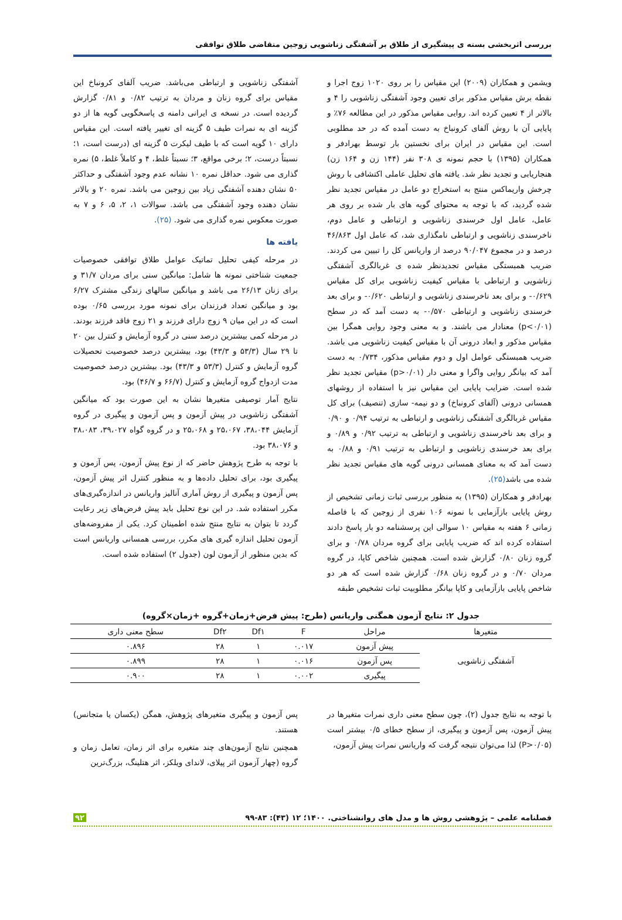بررسی اثربخشی بسته ی پیشگیری از طلاق بر آشفتگی زناشویی زوجین متقاضی طلاق توافقی
ویشمن و همکاران (۲۰۰۹) این مقیاس را بر روی ۱۰۲۰ زوج اجرا و نقطه برش مقیاس مذکور برای تعیین وجود آشفتگی زناشویی را ۴ و بالاتر از ۴ تعیین کرده اند. روایی مقیاس مذکور در این مطالعه ۷۶٪ و پایایی آن با روش آلفای کرونباخ به دست آمده که در حد مطلوبی است. این مقیاس در ایران برای نخستین بار توسط بهرادفر و همکاران (۱۳۹۵) با حجم نمونه ی ۳۰۸ نفر (۱۴۴ زن و ۱۶۴ زن) هنجاریابی و تجدید نظر شد. یافته های تحلیل عاملی اکتشافی با روش چرخش واریماکس منتج به استخراج دو عامل در مقیاس تجدید نظر شده گردید، که با توجه به محتوای گویه های بار شده بر روی هر عامل، عامل اول خرسندی زناشویی و ارتباطی و عامل دوم، ناخرسندی زناشویی و ارتباطی نامگذاری شد، که عامل اول ۴۶/۸۶۳ درصد و در مجموع ۹۰/۰۴۷ درصد از واریانس کل را تبیین می کردند. ضریب همبستگی مقیاس تجدیدنظر شده ی غربالگری آشفتگی زناشویی و ارتباطی با مقیاس کیفیت زناشویی برای کل مقیاس ۰/۶۲۹- و برای بعد ناخرسندی زناشویی و ارتباطی ۰/۶۲۰- و برای بعد خرسندی زناشویی و ارتباطی ۰/۵۷۰- به دست آمد که در سطح (p<۰/۰۱) معنادار می باشند. و به معنی وجود روایی همگرا بین مقیاس مذکور و ابعاد درونی آن با مقیاس کیفیت زناشویی می باشد. ضریب همبستگی عوامل اول و دوم مقیاس مذکور، ۰/۷۳۴ به دست آمد که بیانگر روایی واگرا و معنی دار (p>۰/۰۱) مقیاس تجدید نظر شده است. ضرایب پایایی این مقیاس نیز با استفاده از روشهای همسانی درونی (آلفای کرونباخ) و دو نیمه- سازی (تنصیف) برای کل مقیاس غربالگری آشفتگی زناشویی و ارتباطی به ترتیب ۰/۹۴ و ۰/۹۰ و برای بعد ناخرسندی زناشویی و ارتباطی به ترتیب ۰/۹۲ و ۰/۸۹ و برای بعد خرسندی زناشویی و ارتباطی به ترتیب ۰/۹۱ و ۰/۸۸ به دست آمد که به معنای همسانی درونی گویه های مقیاس تجدید نظر شده می باشد(۲۵).
بهرادفر و همکاران (۱۳۹۵) به منظور بررسی ثبات زمانی تشخیص از روش پایایی بازآزمایی با نمونه ۱۰۶ نفری از زوجین که با فاصله زمانی ۶ هفته به مقیاس ۱۰ سوالی این پرسشنامه دو بار پاسخ دادند استفاده کرده اند که ضریب پایایی برای گروه مردان ۰/۷۸ و برای گروه زنان ۰/۸۰ گزارش شده است. همچنین شاخص کاپا، در گروه مردان ۰/۷۰ و در گروه زنان ۰/۶۸ گزارش شده است که هر دو شاخص پایایی بازآزمایی و کاپا بیانگر مطلوبیت ثبات تشخیص طبقه
آشفتگی زناشویی و ارتباطی می‌باشد. ضریب آلفای کرونباخ این مقیاس برای گروه زنان و مردان به ترتیب ۰/۸۲ و ۰/۸۱ گزارش گردیده است. در نسخه ی ایرانی دامنه ی پاسخگویی گویه ها از دو گزینه ای به نمرات طیف ۵ گزینه ای تغییر یافته است. این مقیاس دارای ۱۰ گویه است که با طیف لیکرت ۵ گزینه ای (درست است، ۱؛ نسبتاً درست، ۲؛ برخی مواقع، ۳؛ نسبتاً غلط، ۴ و کاملاً غلط، ۵) نمره گذاری می شود. حداقل نمره ۱۰ نشانه عدم وجود آشفتگی و حداکثر ۵۰ نشان دهنده آشفتگی زیاد بین زوجین می باشد. نمره ۲۰ و بالاتر نشان دهنده وجود آشفتگی می باشد. سوالات ۱، ۲، ۵، ۶ و ۷ به صورت معکوس نمره گذاری می شود. (۲۵).
یافته ها
در مرحله کیفی تحلیل تماتیک عوامل طلاق توافقی خصوصیات جمعیت شناختی نمونه ها شامل: میانگین سنی برای مردان ۳۱/۷ و برای زنان ۲۶/۱۳ می باشد و میانگین سالهای زندگی مشترک ۶/۲۷ بود و میانگین تعداد فرزندان برای نمونه مورد بررسی ۰/۶۵ بوده است که در این میان ۹ زوج دارای فرزند و ۲۱ زوج فاقد فرزند بودند. در مرحله کمی بیشترین درصد سنی در گروه آزمایش و کنترل بین ۲۰ تا ۲۹ سال (۵۳/۳ و ۴۳/۳) بود، بیشترین درصد خصوصیت تحصیلات گروه آزمایش و کنترل (۵۳/۳ و ۴۳/۳) بود. بیشترین درصد خصوصیت مدت ازدواج گروه آزمایش و کنترل (۶۶/۷ و ۴۶/۷) بود.
نتایج آمار توصیفی متغیرها نشان به این صورت بود که میانگین آشفتگی زناشویی در پیش آزمون و پس آزمون و پیگیری در گروه آزمایش ۳۸،۰۴۴، ۲۵،۰۶۷ و ۲۵،۰۶۸ و در گروه گواه ۳۹،۰۲۷، ۳۸،۰۸۳ و ۳۸،۰۷۶ بود.
با توجه به طرح پژوهش حاضر که از نوع پیش آزمون، پس آزمون و پیگیری بود، برای تحلیل داده‌ها و به منظور کنترل اثر پیش آزمون، پس آزمون و پیگیری از روش آماری آنالیز واریانس در اندازه‌گیری‌های مکرر استفاده شد. در این نوع تحلیل باید پیش فرض‌های زیر رعایت گردد تا بتوان به نتایج منتج شده اطمینان کرد. یکی از مفروضه‌های آزمون تحلیل اندازه گیری های مکرر، بررسی همسانی واریانس است که بدین منظور از آزمون لون (جدول ۲) استفاده شده است.
جدول ۲: نتایج آزمون همگنی واریانس (طرح: پیش فرض+زمان+گروه +زمان×گروه)
| متغیرها | مراحل | F | Df۱ | Df۲ | سطح معنی داری |
| --- | --- | --- | --- | --- | --- |
| آشفتگی زناشویی | پیش آزمون | ۰.۰۱۷ | ۱ | ۲۸ | ۰.۸۹۶ |
| | پس آزمون | ۰.۰۱۶ | ۱ | ۲۸ | ۰.۸۹۹ |
| | پیگیری | ۰.۰۰۲ | ۱ | ۲۸ | ۰.۹۰۰ |
با توجه به نتایج جدول (۲)، چون سطح معنی داری نمرات متغیرها در پیش آزمون، پس آزمون و پیگیری، از سطح خطای ۰/۵ بیشتر است (P>۰/۰۵) لذا می‌توان نتیجه گرفت که واریانس نمرات پیش آزمون،
پس آزمون و پیگیری متغیرهای پژوهش، همگن (یکسان یا متجانس) هستند.
همچنین نتایج آزمون‌های چند متغیره برای اثر زمان، تعامل زمان و گروه (چهار آزمون اثر پیلای، لاندای ویلکز، اثر هتلینگ، بزرگ‌ترین
فصلنامه علمی – پژوهشی روش ها و مدل های روانشناختی. ۱۴۰۰؛ ۱۲ (۴۳): ۸۳-۹۹ ۹۲